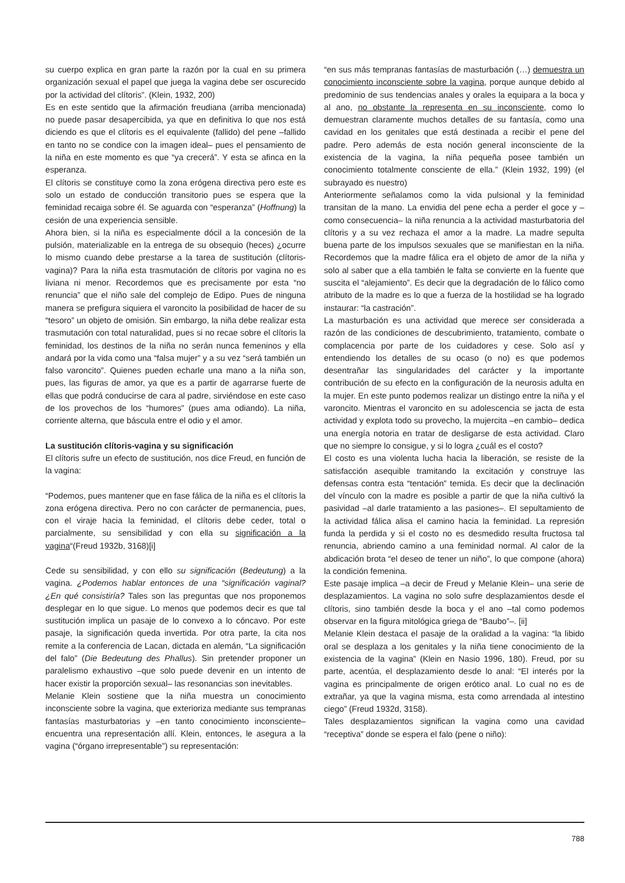su cuerpo explica en gran parte la razón por la cual en su primera organización sexual el papel que juega la vagina debe ser oscurecido por la actividad del clítoris”. (Klein, 1932, 200)
Es en este sentido que la afirmación freudiana (arriba mencionada) no puede pasar desapercibida, ya que en definitiva lo que nos está diciendo es que el clítoris es el equivalente (fallido) del pene –fallido en tanto no se condice con la imagen ideal– pues el pensamiento de la niña en este momento es que “ya crecerá”. Y esta se afinca en la esperanza.
El clítoris se constituye como la zona erógena directiva pero este es solo un estado de conducción transitorio pues se espera que la feminidad recaiga sobre él. Se aguarda con “esperanza” (Hoffnung) la cesión de una experiencia sensible.
Ahora bien, si la niña es especialmente dócil a la concesión de la pulsión, materializable en la entrega de su obsequio (heces) ¿ocurre lo mismo cuando debe prestarse a la tarea de sustitución (clítoris-vagina)? Para la niña esta trasmutación de clítoris por vagina no es liviana ni menor. Recordemos que es precisamente por esta “no renuncia” que el niño sale del complejo de Edipo. Pues de ninguna manera se prefigura siquiera el varoncito la posibilidad de hacer de su “tesoro” un objeto de omisión. Sin embargo, la niña debe realizar esta trasmutación con total naturalidad, pues si no recae sobre el clítoris la feminidad, los destinos de la niña no serán nunca femeninos y ella andará por la vida como una “falsa mujer” y a su vez “será también un falso varoncito”. Quienes pueden echarle una mano a la niña son, pues, las figuras de amor, ya que es a partir de agarrarse fuerte de ellas que podrá conducirse de cara al padre, sirviéndose en este caso de los provechos de los “humores” (pues ama odiando). La niña, corriente alterna, que báscula entre el odio y el amor.
La sustitución clítoris-vagina y su significación
El clítoris sufre un efecto de sustitución, nos dice Freud, en función de la vagina:
“Podemos, pues mantener que en fase fálica de la niña es el clítoris la zona erógena directiva. Pero no con carácter de permanencia, pues, con el viraje hacia la feminidad, el clítoris debe ceder, total o parcialmente, su sensibilidad y con ella su significación a la vagina“(Freud 1932b, 3168)[i]
Cede su sensibilidad, y con ello su significación (Bedeutung) a la vagina. ¿Podemos hablar entonces de una “significación vaginal? ¿En qué consistiría? Tales son las preguntas que nos proponemos desplegar en lo que sigue. Lo menos que podemos decir es que tal sustitución implica un pasaje de lo convexo a lo cóncavo. Por este pasaje, la significación queda invertida. Por otra parte, la cita nos remite a la conferencia de Lacan, dictada en alemán, “La significación del falo” (Die Bedeutung des Phallus). Sin pretender proponer un paralelismo exhaustivo –que solo puede devenir en un intento de hacer existir la proporción sexual– las resonancias son inevitables.
Melanie Klein sostiene que la niña muestra un conocimiento inconsciente sobre la vagina, que exterioriza mediante sus tempranas fantasías masturbatorias y –en tanto conocimiento inconsciente– encuentra una representación allí. Klein, entonces, le asegura a la vagina (“órgano irrepresentable”) su representación:
“en sus más tempranas fantasías de masturbación (…) demuestra un conocimiento inconsciente sobre la vagina, porque aunque debido al predominio de sus tendencias anales y orales la equipara a la boca y al ano, no obstante la representa en su inconsciente, como lo demuestran claramente muchos detalles de su fantasía, como una cavidad en los genitales que está destinada a recibir el pene del padre. Pero además de esta noción general inconsciente de la existencia de la vagina, la niña pequeña posee también un conocimiento totalmente consciente de ella.” (Klein 1932, 199) (el subrayado es nuestro)
Anteriormente señalamos como la vida pulsional y la feminidad transitan de la mano. La envidia del pene echa a perder el goce y –como consecuencia– la niña renuncia a la actividad masturbatoria del clítoris y a su vez rechaza el amor a la madre. La madre sepulta buena parte de los impulsos sexuales que se manifiestan en la niña. Recordemos que la madre fálica era el objeto de amor de la niña y solo al saber que a ella también le falta se convierte en la fuente que suscita el “alejamiento”. Es decir que la degradación de lo fálico como atributo de la madre es lo que a fuerza de la hostilidad se ha logrado instaurar: “la castración”.
La masturbación es una actividad que merece ser considerada a razón de las condiciones de descubrimiento, tratamiento, combate o complacencia por parte de los cuidadores y cese. Solo así y entendiendo los detalles de su ocaso (o no) es que podemos desentrañar las singularidades del carácter y la importante contribución de su efecto en la configuración de la neurosis adulta en la mujer. En este punto podemos realizar un distingo entre la niña y el varoncito. Mientras el varoncito en su adolescencia se jacta de esta actividad y explota todo su provecho, la mujercita –en cambio– dedica una energía notoria en tratar de desligarse de esta actividad. Claro que no siempre lo consigue, y si lo logra ¿cuál es el costo?
El costo es una violenta lucha hacia la liberación, se resiste de la satisfacción asequible tramitando la excitación y construye las defensas contra esta “tentación” temida. Es decir que la declinación del vínculo con la madre es posible a partir de que la niña cultivó la pasividad –al darle tratamiento a las pasiones–. El sepultamiento de la actividad fálica alisa el camino hacia la feminidad. La represión funda la perdida y si el costo no es desmedido resulta fructosa tal renuncia, abriendo camino a una feminidad normal. Al calor de la abdicación brota “el deseo de tener un niño”, lo que compone (ahora) la condición femenina.
Este pasaje implica –a decir de Freud y Melanie Klein– una serie de desplazamientos. La vagina no solo sufre desplazamientos desde el clítoris, sino también desde la boca y el ano –tal como podemos observar en la figura mitológica griega de “Baubo”–. [ii]
Melanie Klein destaca el pasaje de la oralidad a la vagina: “la libido oral se desplaza a los genitales y la niña tiene conocimiento de la existencia de la vagina” (Klein en Nasio 1996, 180). Freud, por su parte, acentúa, el desplazamiento desde lo anal: “El interés por la vagina es principalmente de origen erótico anal. Lo cual no es de extrañar, ya que la vagina misma, esta como arrendada al intestino ciego” (Freud 1932d, 3158).
Tales desplazamientos significan la vagina como una cavidad “receptiva” donde se espera el falo (pene o niño):
788